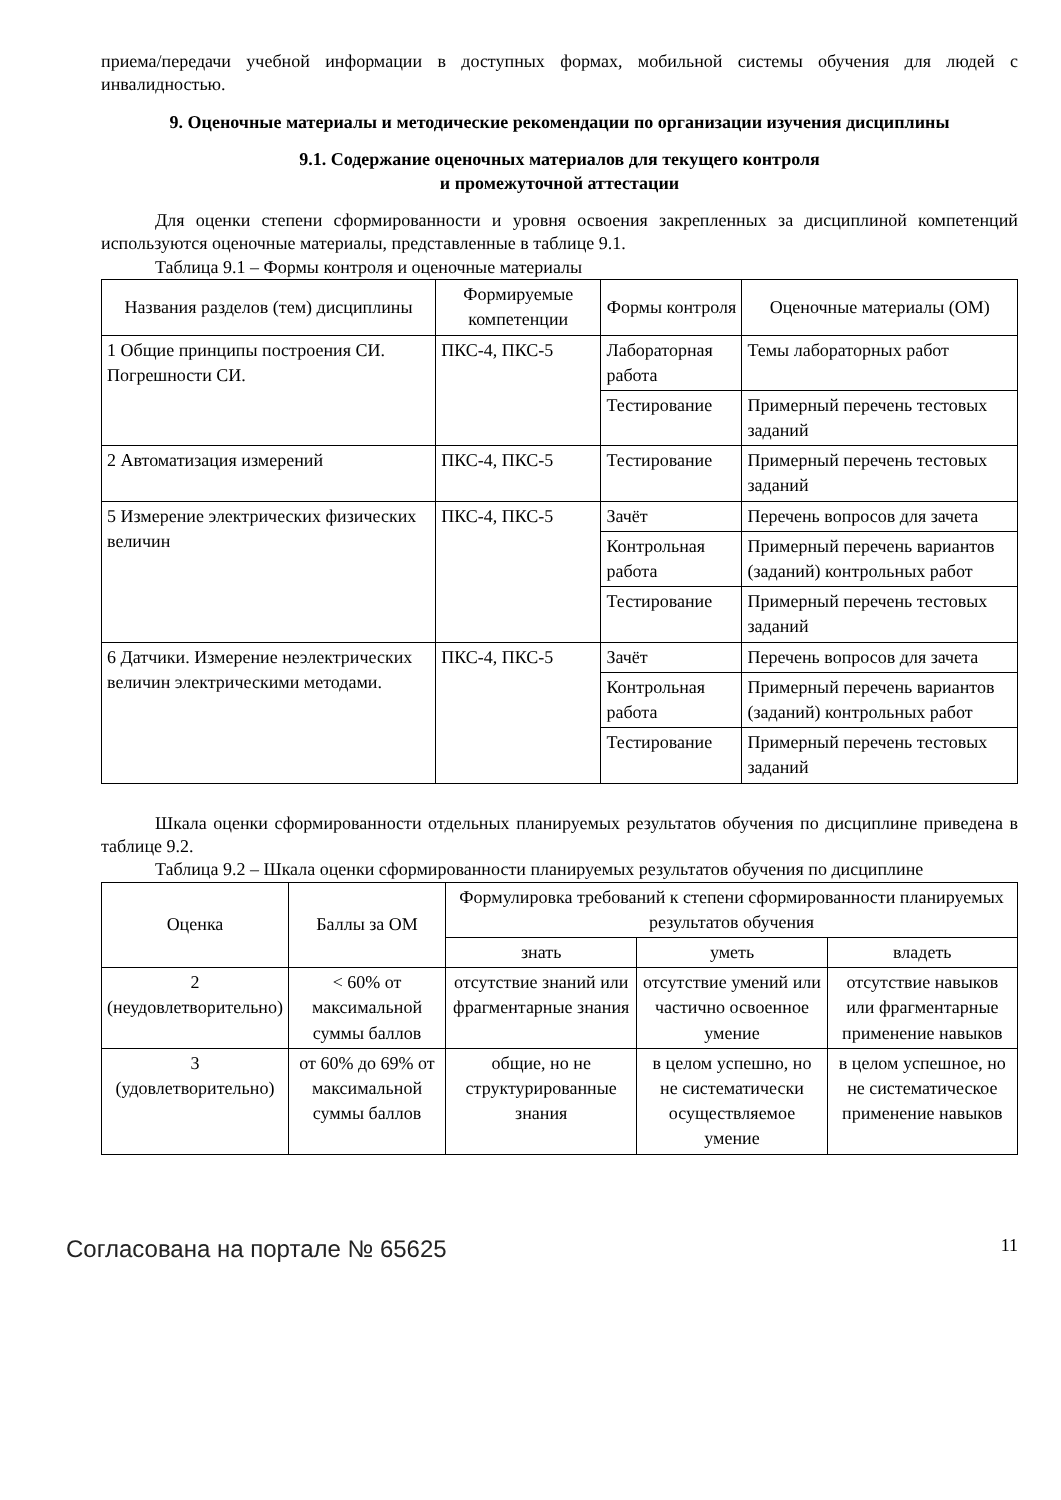приема/передачи учебной информации в доступных формах, мобильной системы обучения для людей с инвалидностью.
9. Оценочные материалы и методические рекомендации по организации изучения дисциплины
9.1. Содержание оценочных материалов для текущего контроля
и промежуточной аттестации
Для оценки степени сформированности и уровня освоения закрепленных за дисциплиной компетенций используются оценочные материалы, представленные в таблице 9.1.
Таблица 9.1 – Формы контроля и оценочные материалы
| Названия разделов (тем) дисциплины | Формируемые компетенции | Формы контроля | Оценочные материалы (ОМ) |
| --- | --- | --- | --- |
| 1 Общие принципы построения СИ. Погрешности СИ. | ПКС-4, ПКС-5 | Лабораторная работа | Темы лабораторных работ |
| | | Тестирование | Примерный перечень тестовых заданий |
| 2 Автоматизация измерений | ПКС-4, ПКС-5 | Тестирование | Примерный перечень тестовых заданий |
| 5 Измерение электрических физических величин | ПКС-4, ПКС-5 | Зачёт | Перечень вопросов для зачета |
| | | Контрольная работа | Примерный перечень вариантов (заданий) контрольных работ |
| | | Тестирование | Примерный перечень тестовых заданий |
| 6 Датчики. Измерение неэлектрических величин электрическими методами. | ПКС-4, ПКС-5 | Зачёт | Перечень вопросов для зачета |
| | | Контрольная работа | Примерный перечень вариантов (заданий) контрольных работ |
| | | Тестирование | Примерный перечень тестовых заданий |
Шкала оценки сформированности отдельных планируемых результатов обучения по дисциплине приведена в таблице 9.2.
Таблица 9.2 – Шкала оценки сформированности планируемых результатов обучения по дисциплине
| Оценка | Баллы за ОМ | Формулировка требований к степени сформированности планируемых результатов обучения | | |
| --- | --- | --- | --- | --- |
| | | знать | уметь | владеть |
| 2 (неудовлетворительно) | < 60% от максимальной суммы баллов | отсутствие знаний или фрагментарные знания | отсутствие умений или частично освоенное умение | отсутствие навыков или фрагментарные применение навыков |
| 3 (удовлетворительно) | от 60% до 69% от максимальной суммы баллов | общие, но не структурированные знания | в целом успешно, но не систематически осуществляемое умение | в целом успешное, но не систематическое применение навыков |
Согласована на портале № 65625 11